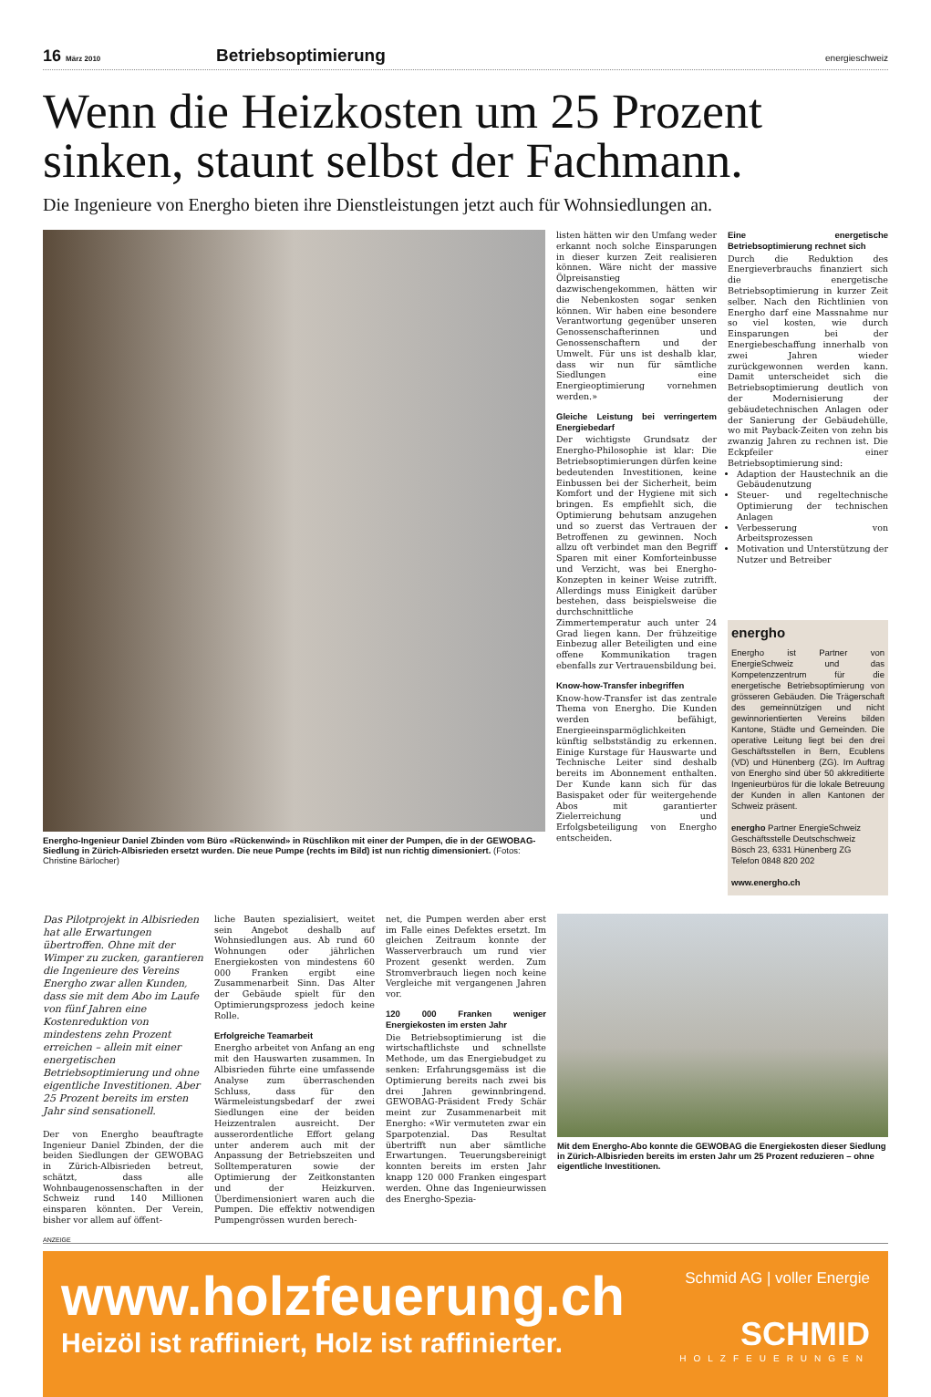16 März 2010 Betriebsoptimierung energieschweiz
Wenn die Heizkosten um 25 Prozent sinken, staunt selbst der Fachmann.
Die Ingenieure von Energho bieten ihre Dienstleistungen jetzt auch für Wohnsiedlungen an.
Energho-Ingenieur Daniel Zbinden vom Büro «Rückenwind» in Rüschlikon mit einer der Pumpen, die in der GEWOBAG-Siedlung in Zürich-Albisrieden ersetzt wurden. Die neue Pumpe (rechts im Bild) ist nun richtig dimensioniert. (Fotos: Christine Bärlocher)
listen hätten wir den Umfang weder erkannt noch solche Einsparungen in dieser kurzen Zeit realisieren können. Wäre nicht der massive Ölpreisanstieg dazwischengekommen, hätten wir die Nebenkosten sogar senken können. Wir haben eine besondere Verantwortung gegenüber unseren Genossenschafterinnen und Genossenschaftern und der Umwelt. Für uns ist deshalb klar, dass wir nun für sämtliche Siedlungen eine Energieoptimierung vornehmen werden.»
Gleiche Leistung bei verringertem Energiebedarf
Der wichtigste Grundsatz der Energho-Philosophie ist klar: Die Betriebsoptimierungen dürfen keine bedeutenden Investitionen, keine Einbussen bei der Sicherheit, beim Komfort und der Hygiene mit sich bringen. Es empfiehlt sich, die Optimierung behutsam anzugehen und so zuerst das Vertrauen der Betroffenen zu gewinnen. Noch allzu oft verbindet man den Begriff Sparen mit einer Komforteinbusse und Verzicht, was bei Energho-Konzepten in keiner Weise zutrifft. Allerdings muss Einigkeit darüber bestehen, dass beispielsweise die durchschnittliche Zimmertemperatur auch unter 24 Grad liegen kann. Der frühzeitige Einbezug aller Beteiligten und eine offene Kommunikation tragen ebenfalls zur Vertrauensbildung bei.
Know-how-Transfer inbegriffen
Know-how-Transfer ist das zentrale Thema von Energho. Die Kunden werden befähigt, Energieeinsparmöglichkeiten künftig selbstständig zu erkennen. Einige Kurstage für Hauswarte und Technische Leiter sind deshalb bereits im Abonnement enthalten. Der Kunde kann sich für das Basispaket oder für weitergehende Abos mit garantierter Zielerreichung und Erfolgsbeteiligung von Energho entscheiden.
Eine energetische Betriebsoptimierung rechnet sich
Durch die Reduktion des Energieverbrauchs finanziert sich die energetische Betriebsoptimierung in kurzer Zeit selber. Nach den Richtlinien von Energho darf eine Massnahme nur so viel kosten, wie durch Einsparungen bei der Energiebeschaffung innerhalb von zwei Jahren wieder zurückgewonnen werden kann. Damit unterscheidet sich die Betriebsoptimierung deutlich von der Modernisierung der gebäudetechnischen Anlagen oder der Sanierung der Gebäudehülle, wo mit Payback-Zeiten von zehn bis zwanzig Jahren zu rechnen ist. Die Eckpfeiler einer Betriebsoptimierung sind:
Adaption der Haustechnik an die Gebäudenutzung
Steuer- und regeltechnische Optimierung der technischen Anlagen
Verbesserung von Arbeitsprozessen
Motivation und Unterstützung der Nutzer und Betreiber
energho
Energho ist Partner von EnergieSchweiz und das Kompetenzzentrum für die energetische Betriebsoptimierung von grösseren Gebäuden. Die Trägerschaft des gemeinnützigen und nicht gewinnorientierten Vereins bilden Kantone, Städte und Gemeinden. Die operative Leitung liegt bei den drei Geschäftsstellen in Bern, Ecublens (VD) und Hünenberg (ZG). Im Auftrag von Energho sind über 50 akkreditierte Ingenieurbüros für die lokale Betreuung der Kunden in allen Kantonen der Schweiz präsent.
energho Partner EnergieSchweiz
Geschäftsstelle Deutschschweiz
Bösch 23, 6331 Hünenberg ZG
Telefon 0848 820 202
www.energho.ch
Das Pilotprojekt in Albisrieden hat alle Erwartungen übertroffen. Ohne mit der Wimper zu zucken, garantieren die Ingenieure des Vereins Energho zwar allen Kunden, dass sie mit dem Abo im Laufe von fünf Jahren eine Kostenreduktion von mindestens zehn Prozent erreichen – allein mit einer energetischen Betriebsoptimierung und ohne eigentliche Investitionen. Aber 25 Prozent bereits im ersten Jahr sind sensationell.
Der von Energho beauftragte Ingenieur Daniel Zbinden, der die beiden Siedlungen der GEWOBAG in Zürich-Albisrieden betreut, schätzt, dass alle Wohnbaugenossenschaften in der Schweiz rund 140 Millionen einsparen könnten. Der Verein, bisher vor allem auf öffent-
liche Bauten spezialisiert, weitet sein Angebot deshalb auf Wohnsiedlungen aus. Ab rund 60 Wohnungen oder jährlichen Energiekosten von mindestens 60 000 Franken ergibt eine Zusammenarbeit Sinn. Das Alter der Gebäude spielt für den Optimierungsprozess jedoch keine Rolle.
Erfolgreiche Teamarbeit
Energho arbeitet von Anfang an eng mit den Hauswarten zusammen. In Albisrieden führte eine umfassende Analyse zum überraschenden Schluss, dass für den Wärmeleistungsbedarf der zwei Siedlungen eine der beiden Heizzentralen ausreicht. Der ausserordentliche Effort gelang unter anderem auch mit der Anpassung der Betriebszeiten und Solltemperaturen sowie der Optimierung der Zeitkonstanten und der Heizkurven. Überdimensioniert waren auch die Pumpen. Die effektiv notwendigen Pumpengrössen wurden berech-
net, die Pumpen werden aber erst im Falle eines Defektes ersetzt. Im gleichen Zeitraum konnte der Wasserverbrauch um rund vier Prozent gesenkt werden. Zum Stromverbrauch liegen noch keine Vergleiche mit vergangenen Jahren vor.
120 000 Franken weniger Energiekosten im ersten Jahr
Die Betriebsoptimierung ist die wirtschaftlichste und schnellste Methode, um das Energiebudget zu senken: Erfahrungsgemäss ist die Optimierung bereits nach zwei bis drei Jahren gewinnbringend. GEWOBAG-Präsident Fredy Schär meint zur Zusammenarbeit mit Energho: «Wir vermuteten zwar ein Sparpotenzial. Das Resultat übertrifft nun aber sämtliche Erwartungen. Teuerungsbereinigt konnten bereits im ersten Jahr knapp 120 000 Franken eingespart werden. Ohne das Ingenieurwissen des Energho-Spezia-
Mit dem Energho-Abo konnte die GEWOBAG die Energiekosten dieser Siedlung in Zürich-Albisrieden bereits im ersten Jahr um 25 Prozent reduzieren – ohne eigentliche Investitionen.
ANZEIGE
www.holzfeuerung.ch
Heizöl ist raffiniert, Holz ist raffinierter.
Schmid AG | voller Energie
SCHMID
HOLZFEUERUNGEN